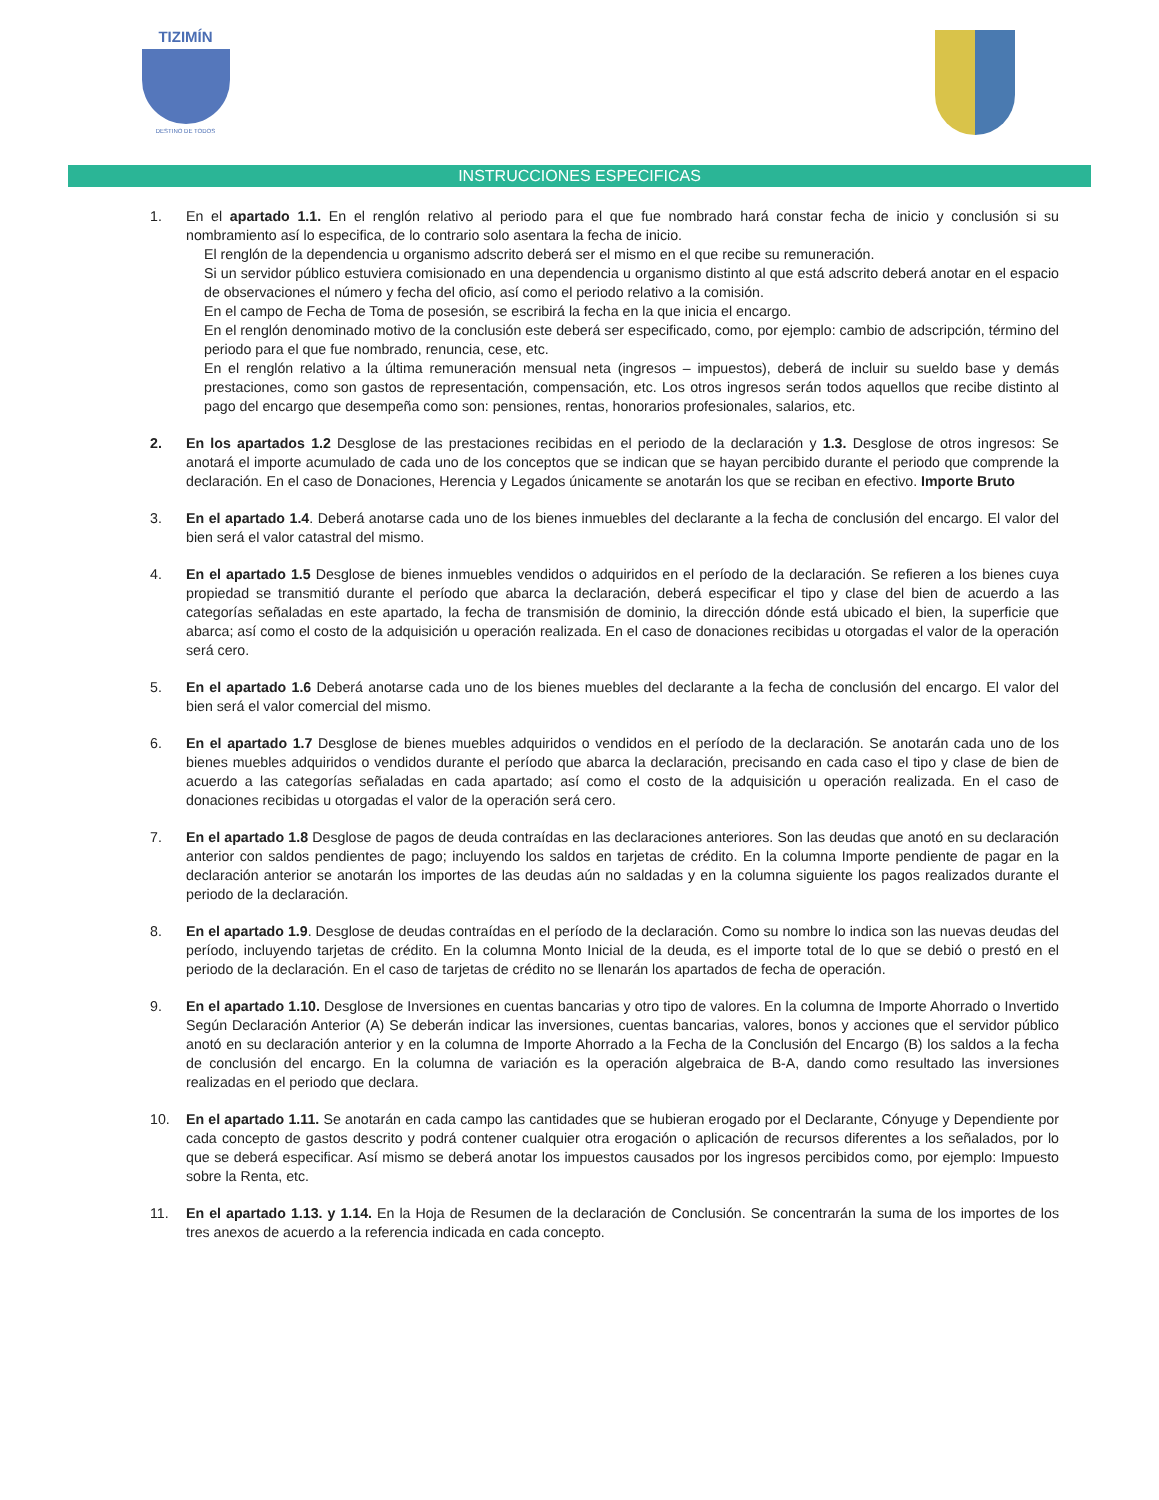TIZIMÍN
DESTINO DE TODOS
INSTRUCCIONES ESPECIFICAS
1. En el apartado 1.1. En el renglón relativo al periodo para el que fue nombrado hará constar fecha de inicio y conclusión si su nombramiento así lo especifica, de lo contrario solo asentara la fecha de inicio.
El renglón de la dependencia u organismo adscrito deberá ser el mismo en el que recibe su remuneración.
Si un servidor público estuviera comisionado en una dependencia u organismo distinto al que está adscrito deberá anotar en el espacio de observaciones el número y fecha del oficio, así como el periodo relativo a la comisión.
En el campo de Fecha de Toma de posesión, se escribirá la fecha en la que inicia el encargo.
En el renglón denominado motivo de la conclusión este deberá ser especificado, como, por ejemplo: cambio de adscripción, término del periodo para el que fue nombrado, renuncia, cese, etc.
En el renglón relativo a la última remuneración mensual neta (ingresos – impuestos), deberá de incluir su sueldo base y demás prestaciones, como son gastos de representación, compensación, etc. Los otros ingresos serán todos aquellos que recibe distinto al pago del encargo que desempeña como son: pensiones, rentas, honorarios profesionales, salarios, etc.
2. En los apartados 1.2 Desglose de las prestaciones recibidas en el periodo de la declaración y 1.3. Desglose de otros ingresos: Se anotará el importe acumulado de cada uno de los conceptos que se indican que se hayan percibido durante el periodo que comprende la declaración. En el caso de Donaciones, Herencia y Legados únicamente se anotarán los que se reciban en efectivo. Importe Bruto
3. En el apartado 1.4. Deberá anotarse cada uno de los bienes inmuebles del declarante a la fecha de conclusión del encargo. El valor del bien será el valor catastral del mismo.
4. En el apartado 1.5 Desglose de bienes inmuebles vendidos o adquiridos en el período de la declaración. Se refieren a los bienes cuya propiedad se transmitió durante el período que abarca la declaración, deberá especificar el tipo y clase del bien de acuerdo a las categorías señaladas en este apartado, la fecha de transmisión de dominio, la dirección dónde está ubicado el bien, la superficie que abarca; así como el costo de la adquisición u operación realizada. En el caso de donaciones recibidas u otorgadas el valor de la operación será cero.
5. En el apartado 1.6 Deberá anotarse cada uno de los bienes muebles del declarante a la fecha de conclusión del encargo. El valor del bien será el valor comercial del mismo.
6. En el apartado 1.7 Desglose de bienes muebles adquiridos o vendidos en el período de la declaración. Se anotarán cada uno de los bienes muebles adquiridos o vendidos durante el período que abarca la declaración, precisando en cada caso el tipo y clase de bien de acuerdo a las categorías señaladas en cada apartado; así como el costo de la adquisición u operación realizada. En el caso de donaciones recibidas u otorgadas el valor de la operación será cero.
7. En el apartado 1.8 Desglose de pagos de deuda contraídas en las declaraciones anteriores. Son las deudas que anotó en su declaración anterior con saldos pendientes de pago; incluyendo los saldos en tarjetas de crédito. En la columna Importe pendiente de pagar en la declaración anterior se anotarán los importes de las deudas aún no saldadas y en la columna siguiente los pagos realizados durante el periodo de la declaración.
8. En el apartado 1.9. Desglose de deudas contraídas en el período de la declaración. Como su nombre lo indica son las nuevas deudas del período, incluyendo tarjetas de crédito. En la columna Monto Inicial de la deuda, es el importe total de lo que se debió o prestó en el periodo de la declaración. En el caso de tarjetas de crédito no se llenarán los apartados de fecha de operación.
9. En el apartado 1.10. Desglose de Inversiones en cuentas bancarias y otro tipo de valores. En la columna de Importe Ahorrado o Invertido Según Declaración Anterior (A) Se deberán indicar las inversiones, cuentas bancarias, valores, bonos y acciones que el servidor público anotó en su declaración anterior y en la columna de Importe Ahorrado a la Fecha de la Conclusión del Encargo (B) los saldos a la fecha de conclusión del encargo. En la columna de variación es la operación algebraica de B-A, dando como resultado las inversiones realizadas en el periodo que declara.
10. En el apartado 1.11. Se anotarán en cada campo las cantidades que se hubieran erogado por el Declarante, Cónyuge y Dependiente por cada concepto de gastos descrito y podrá contener cualquier otra erogación o aplicación de recursos diferentes a los señalados, por lo que se deberá especificar. Así mismo se deberá anotar los impuestos causados por los ingresos percibidos como, por ejemplo: Impuesto sobre la Renta, etc.
11. En el apartado 1.13. y 1.14. En la Hoja de Resumen de la declaración de Conclusión. Se concentrarán la suma de los importes de los tres anexos de acuerdo a la referencia indicada en cada concepto.